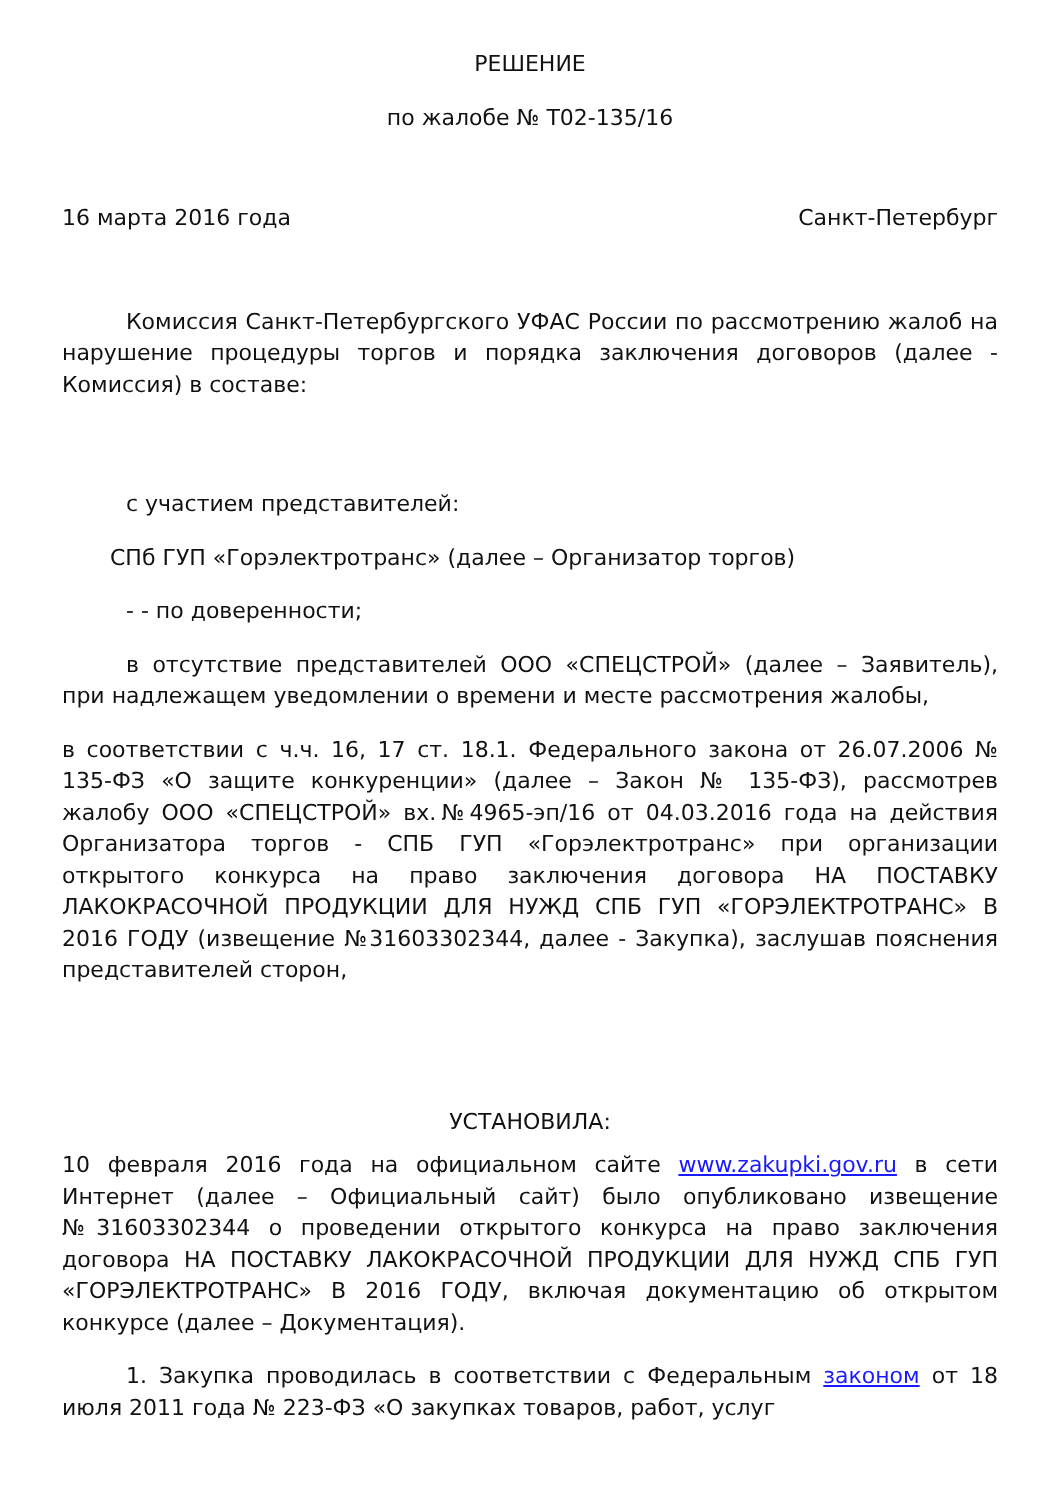РЕШЕНИЕ
по жалобе № Т02-135/16
16 марта 2016 года Санкт-Петербург
Комиссия Санкт-Петербургского УФАС России по рассмотрению жалоб на нарушение процедуры торгов и порядка заключения договоров (далее - Комиссия) в составе:
с участием представителей:
СПб ГУП «Горэлектротранс» (далее – Организатор торгов)
- - по доверенности;
в отсутствие представителей ООО «СПЕЦСТРОЙ» (далее – Заявитель), при надлежащем уведомлении о времени и месте рассмотрения жалобы,
в соответствии с ч.ч. 16, 17 ст. 18.1. Федерального закона от 26.07.2006 № 135-ФЗ «О защите конкуренции» (далее – Закон № 135-ФЗ), рассмотрев жалобу ООО «СПЕЦСТРОЙ» вх.№4965-эп/16 от 04.03.2016 года на действия Организатора торгов - СПБ ГУП «Горэлектротранс» при организации открытого конкурса на право заключения договора НА ПОСТАВКУ ЛАКОКРАСОЧНОЙ ПРОДУКЦИИ ДЛЯ НУЖД СПБ ГУП «ГОРЭЛЕКТРОТРАНС» В 2016 ГОДУ (извещение №31603302344, далее - Закупка), заслушав пояснения представителей сторон,
УСТАНОВИЛА:
10 февраля 2016 года на официальном сайте www.zakupki.gov.ru в сети Интернет (далее – Официальный сайт) было опубликовано извещение №31603302344 о проведении открытого конкурса на право заключения договора НА ПОСТАВКУ ЛАКОКРАСОЧНОЙ ПРОДУКЦИИ ДЛЯ НУЖД СПБ ГУП «ГОРЭЛЕКТРОТРАНС» В 2016 ГОДУ, включая документацию об открытом конкурсе (далее – Документация).
1. Закупка проводилась в соответствии с Федеральным законом от 18 июля 2011 года № 223-ФЗ «О закупках товаров, работ, услуг